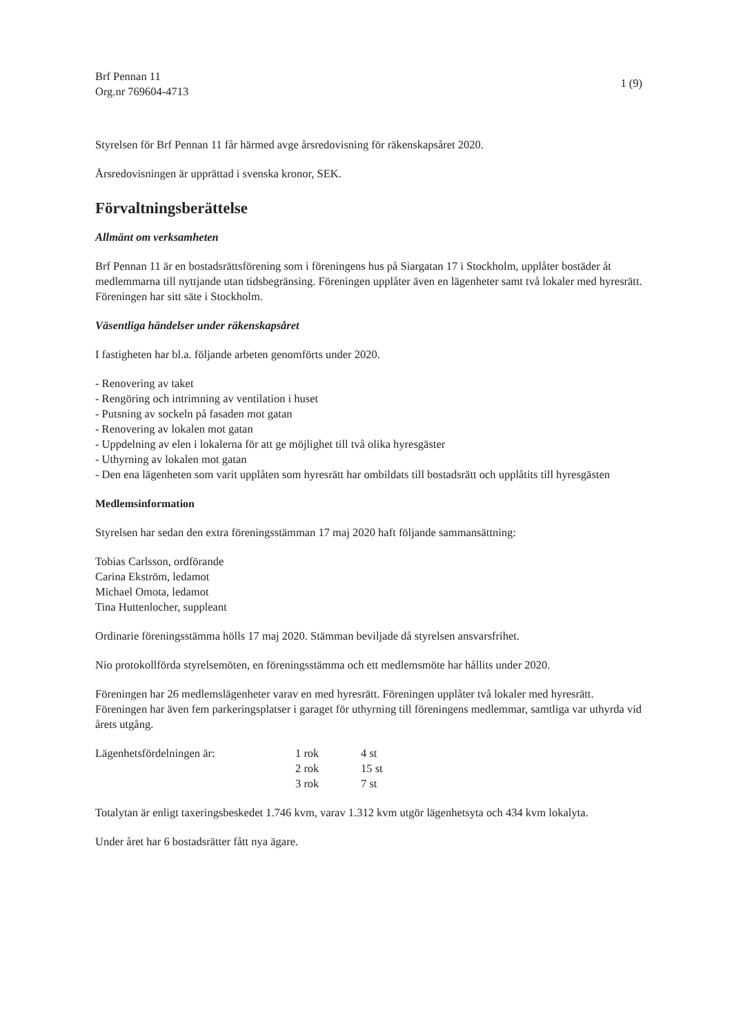Brf Pennan 11
Org.nr 769604-4713
1 (9)
Styrelsen för Brf Pennan 11 får härmed avge årsredovisning för räkenskapsåret 2020.
Årsredovisningen är upprättad i svenska kronor, SEK.
Förvaltningsberättelse
Allmänt om verksamheten
Brf Pennan 11 är en bostadsrättsförening som i föreningens hus på Siargatan 17 i Stockholm, upplåter bostäder åt medlemmarna till nyttjande utan tidsbegränsing. Föreningen upplåter även en lägenheter samt två lokaler med hyresrätt.
Föreningen har sitt säte i Stockholm.
Väsentliga händelser under räkenskapsåret
I fastigheten har bl.a. följande arbeten genomförts under 2020.
- Renovering av taket
- Rengöring och intrimning av ventilation i huset
- Putsning av sockeln på fasaden mot gatan
- Renovering av lokalen mot gatan
- Uppdelning av elen i lokalerna för att ge möjlighet till två olika hyresgäster
- Uthyrning av lokalen mot gatan
- Den ena lägenheten som varit upplåten som hyresrätt har ombildats till bostadsrätt och upplåtits till hyresgästen
Medlemsinformation
Styrelsen har sedan den extra föreningsstämman 17 maj 2020 haft följande sammansättning:
Tobias Carlsson, ordförande
Carina Ekström, ledamot
Michael Omota, ledamot
Tina Huttenlocher, suppleant
Ordinarie föreningsstämma hölls 17 maj 2020. Stämman beviljade då styrelsen ansvarsfrihet.
Nio protokollförda styrelsemöten, en föreningsstämma och ett medlemsmöte har hållits under 2020.
Föreningen har 26 medlemslägenheter varav en med hyresrätt. Föreningen upplåter två lokaler med hyresrätt. Föreningen har även fem parkeringsplatser i garaget för uthyrning till föreningens medlemmar, samtliga var uthyrda vid årets utgång.
| Lägenhetsfördelningen är: | 1 rok | 4 st |
| | 2 rok | 15 st |
| | 3 rok | 7 st |
Totalytan är enligt taxeringsbeskedet 1.746 kvm, varav 1.312 kvm utgör lägenhetsyta och 434 kvm lokalyta.
Under året har 6 bostadsrätter fått nya ägare.